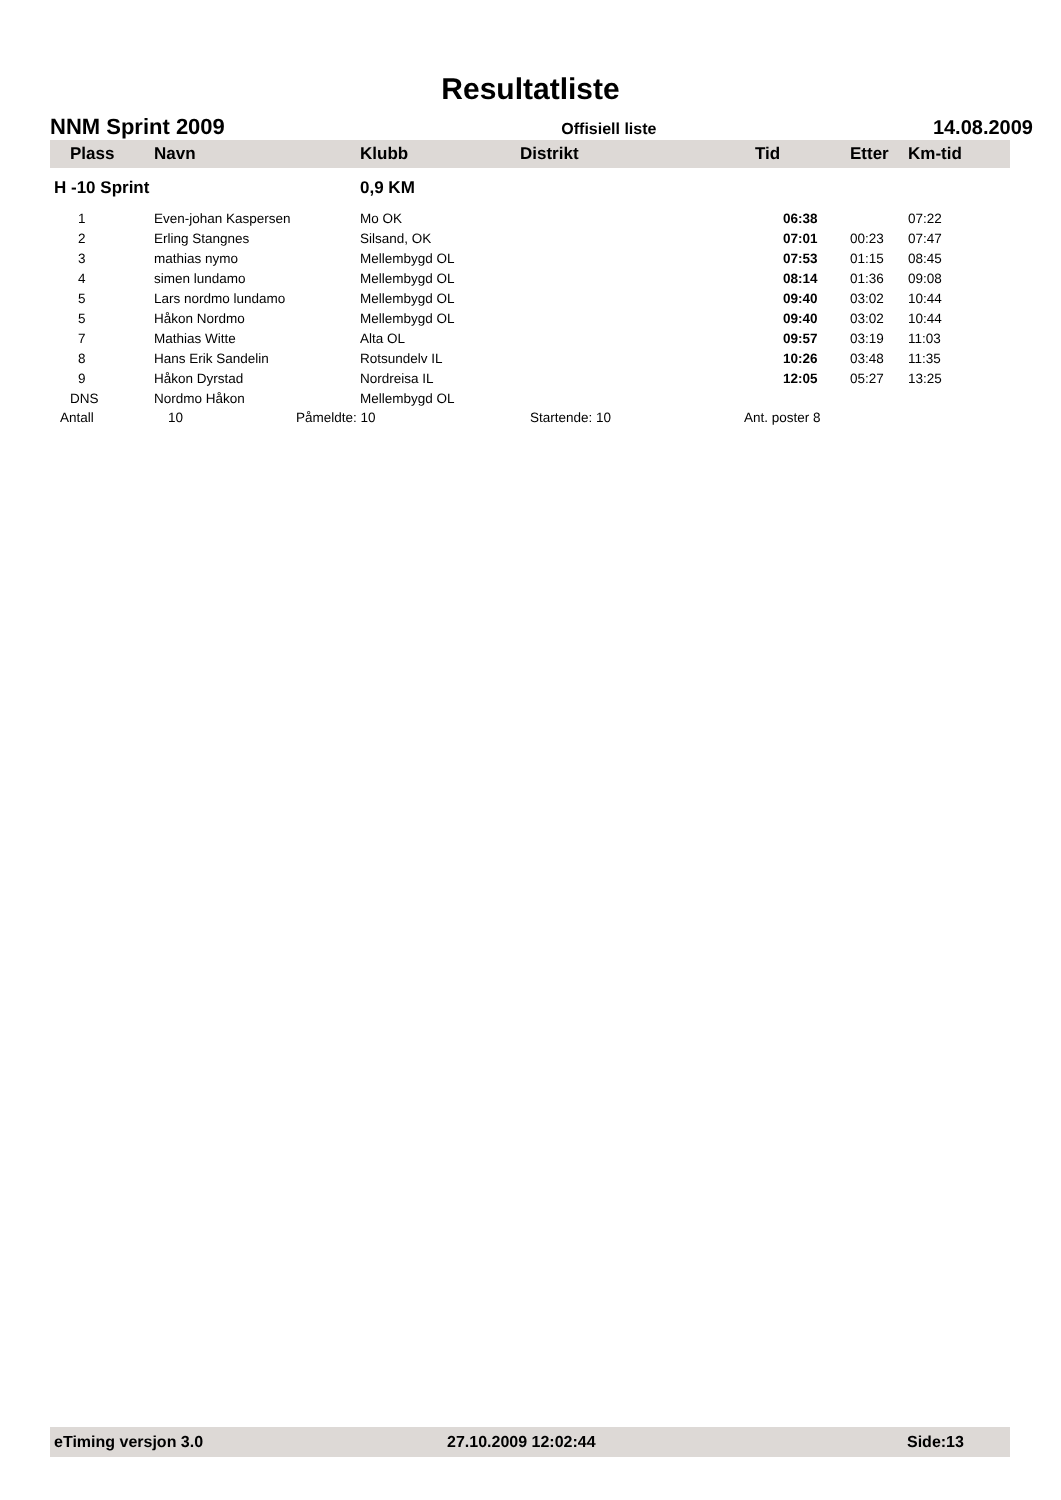Resultatliste
NNM Sprint 2009 Offisiell liste 14.08.2009
| Plass | Navn | Klubb | Distrikt | Tid | Etter | Km-tid |
| --- | --- | --- | --- | --- | --- | --- |
| H -10 Sprint | | 0,9 KM | | | | |
| 1 | Even-johan Kaspersen | Mo OK | | 06:38 | | 07:22 |
| 2 | Erling Stangnes | Silsand, OK | | 07:01 | 00:23 | 07:47 |
| 3 | mathias nymo | Mellembygd OL | | 07:53 | 01:15 | 08:45 |
| 4 | simen lundamo | Mellembygd OL | | 08:14 | 01:36 | 09:08 |
| 5 | Lars nordmo lundamo | Mellembygd OL | | 09:40 | 03:02 | 10:44 |
| 5 | Håkon Nordmo | Mellembygd OL | | 09:40 | 03:02 | 10:44 |
| 7 | Mathias Witte | Alta OL | | 09:57 | 03:19 | 11:03 |
| 8 | Hans Erik Sandelin | Rotsundelv IL | | 10:26 | 03:48 | 11:35 |
| 9 | Håkon Dyrstad | Nordreisa IL | | 12:05 | 05:27 | 13:25 |
| DNS | Nordmo Håkon | Mellembygd OL | | | | |
Antall 10 Påmeldte: 10 Startende: 10 Ant. poster 8
eTiming versjon 3.0 27.10.2009 12:02:44 Side:13